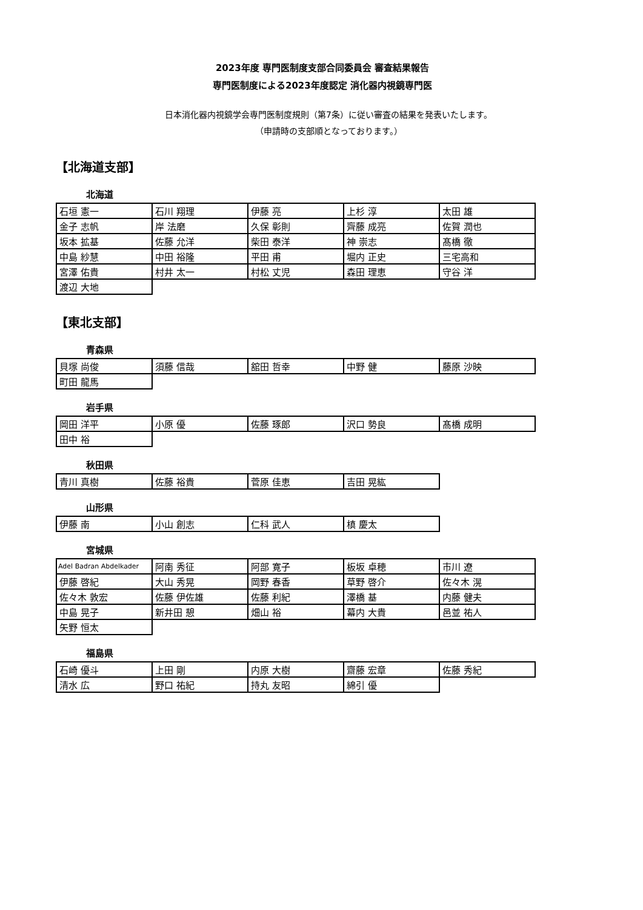2023年度 専門医制度支部合同委員会 審査結果報告
専門医制度による2023年度認定 消化器内視鏡専門医
日本消化器内視鏡学会専門医制度規則（第7条）に従い審査の結果を発表いたします。
（申請時の支部順となっております。）
【北海道支部】
北海道
| 石垣 憲一 | 石川 翔理 | 伊藤 亮 | 上杉 淳 | 太田 雄 |
| 金子 志帆 | 岸 法磨 | 久保 彰則 | 齊藤 成亮 | 佐賀 潤也 |
| 坂本 拡基 | 佐藤 允洋 | 柴田 泰洋 | 神 崇志 | 髙橋 徹 |
| 中島 紗慧 | 中田 裕隆 | 平田 甫 | 堀内 正史 | 三宅高和 |
| 宮澤 佑貴 | 村井 太一 | 村松 丈児 | 森田 理恵 | 守谷 洋 |
| 渡辺 大地 | | | | |
【東北支部】
青森県
| 貝塚 尚俊 | 須藤 信哉 | 舘田 哲幸 | 中野 健 | 藤原 沙映 |
| 町田 龍馬 | | | | |
岩手県
| 岡田 洋平 | 小原 優 | 佐藤 琢郎 | 沢口 勢良 | 髙橋 成明 |
| 田中 裕 | | | | |
秋田県
| 青川 真樹 | 佐藤 裕貴 | 菅原 佳恵 | 吉田 晃紘 |
山形県
| 伊藤 南 | 小山 創志 | 仁科 武人 | 槙 慶太 |
宮城県
| Adel Badran Abdelkader | 阿南 秀征 | 阿部 寛子 | 板坂 卓穂 | 市川 遼 |
| 伊藤 啓紀 | 大山 秀晃 | 岡野 春香 | 草野 啓介 | 佐々木 滉 |
| 佐々木 敦宏 | 佐藤 伊佐雄 | 佐藤 利紀 | 澤橋 基 | 内藤 健夫 |
| 中島 晃子 | 新井田 憩 | 畑山 裕 | 幕内 大貴 | 邑並 祐人 |
| 矢野 恒太 | | | | |
福島県
| 石崎 優斗 | 上田 剛 | 内原 大樹 | 齋藤 宏章 | 佐藤 秀紀 |
| 清水 広 | 野口 祐紀 | 持丸 友昭 | 綿引 優 | |